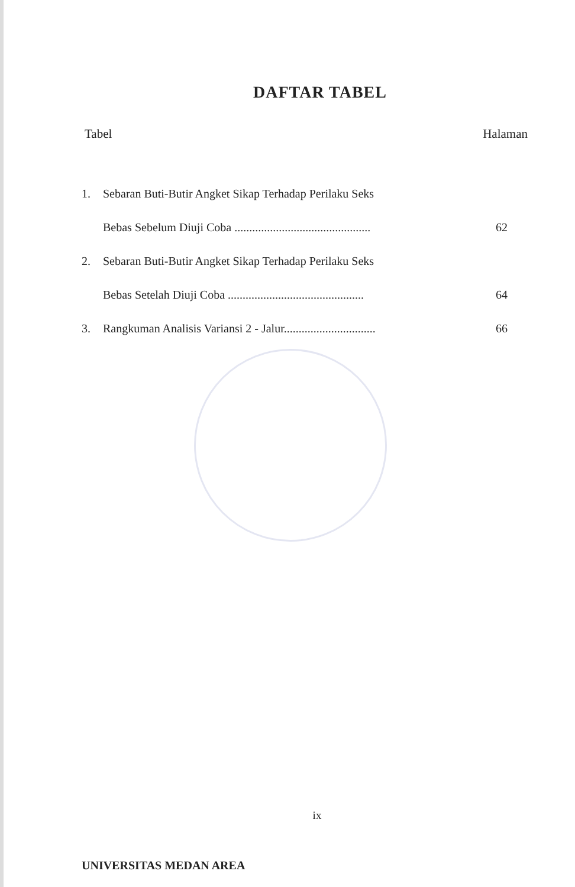DAFTAR TABEL
Tabel Halaman
1. Sebaran Buti-Butir Angket Sikap Terhadap Perilaku Seks
Bebas Sebelum Diuji Coba .............................................. 62
2. Sebaran Buti-Butir Angket Sikap Terhadap Perilaku Seks
Bebas Setelah Diuji Coba .............................................. 64
3. Rangkuman Analisis Variansi 2 - Jalur............................... 66
ix
UNIVERSITAS MEDAN AREA